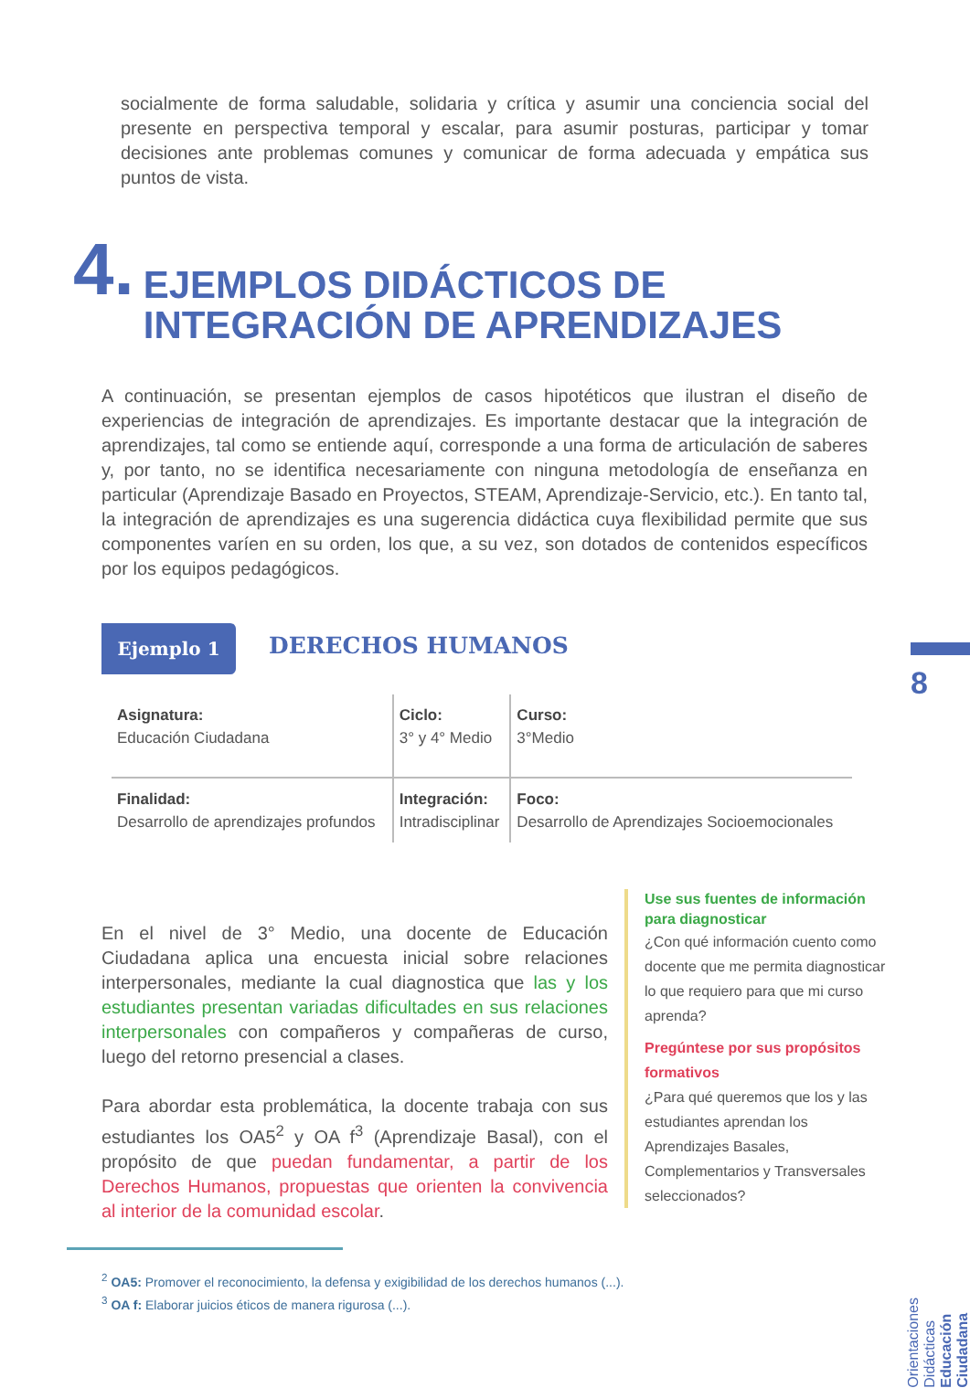socialmente de forma saludable, solidaria y crítica y asumir una conciencia social del presente en perspectiva temporal y escalar, para asumir posturas, participar y tomar decisiones ante problemas comunes y comunicar de forma adecuada y empática sus puntos de vista.
4. EJEMPLOS DIDÁCTICOS DE
INTEGRACIÓN DE APRENDIZAJES
A continuación, se presentan ejemplos de casos hipotéticos que ilustran el diseño de experiencias de integración de aprendizajes. Es importante destacar que la integración de aprendizajes, tal como se entiende aquí, corresponde a una forma de articulación de saberes y, por tanto, no se identifica necesariamente con ninguna metodología de enseñanza en particular (Aprendizaje Basado en Proyectos, STEAM, Aprendizaje-Servicio, etc.). En tanto tal, la integración de aprendizajes es una sugerencia didáctica cuya flexibilidad permite que sus componentes varíen en su orden, los que, a su vez, son dotados de contenidos específicos por los equipos pedagógicos.
Ejemplo 1 DERECHOS HUMANOS
| Asignatura: Educación Ciudadana | Ciclo: 3° y 4° Medio | Curso: 3°Medio |
| Finalidad: Desarrollo de aprendizajes profundos | Integración: Intradisciplinar | Foco: Desarrollo de Aprendizajes Socioemocionales |
En el nivel de 3° Medio, una docente de Educación Ciudadana aplica una encuesta inicial sobre relaciones interpersonales, mediante la cual diagnostica que las y los estudiantes presentan variadas dificultades en sus relaciones interpersonales con compañeros y compañeras de curso, luego del retorno presencial a clases.
Para abordar esta problemática, la docente trabaja con sus estudiantes los OA5<sup>2</sup> y OA f<sup>3</sup> (Aprendizaje Basal), con el propósito de que puedan fundamentar, a partir de los Derechos Humanos, propuestas que orienten la convivencia al interior de la comunidad escolar.
Use sus fuentes de información para diagnosticar
¿Con qué información cuento como docente que me permita diagnosticar lo que requiero para que mi curso aprenda?
Pregúntese por sus propósitos formativos
¿Para qué queremos que los y las estudiantes aprendan los Aprendizajes Basales, Complementarios y Transversales seleccionados?
<sup>2</sup> OA5: Promover el reconocimiento, la defensa y exigibilidad de los derechos humanos (...).
<sup>3</sup> OA f: Elaborar juicios éticos de manera rigurosa (...).
8
Orientaciones Didácticas
Educación Ciudadana